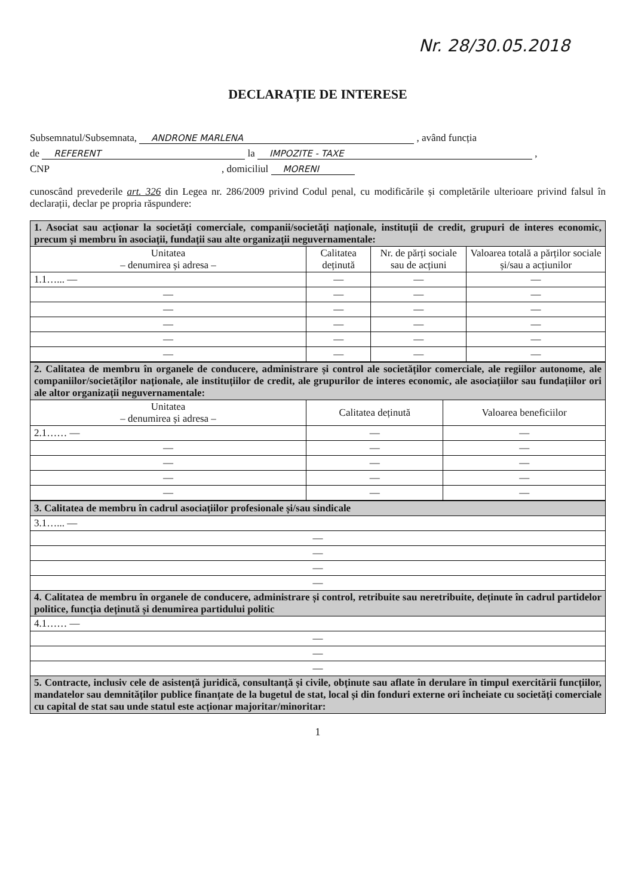Nr. 28/30.05.2018
DECLARAȚIE DE INTERESE
Subsemnatul/Subsemnata, ANDRONE MARLENA , având funcția
de REFERENT la IMPOZITE - TAXE ,
CNP , domiciliul MORENI
cunoscând prevederile art. 326 din Legea nr. 286/2009 privind Codul penal, cu modificările și completările ulterioare privind falsul în declarații, declar pe propria răspundere:
| 1. Asociat sau acționar la societăți comerciale, companii/societăți naționale, instituții de credit, grupuri de interes economic, precum și membru în asociații, fundații sau alte organizații neguvernamentale: | | | |
| Unitatea – denumirea și adresa – | Calitatea deținută | Nr. de părți sociale sau de acțiuni | Valoarea totală a părților sociale și/sau a acțiunilor |
| 1.1…... — | — | — | — |
| — | — | — | — |
| — | — | — | — |
| — | — | — | — |
| — | — | — | — |
| — | — | — | — |
| 2. Calitatea de membru în organele de conducere, administrare și control ale societăților comerciale, ale regiilor autonome, ale companiilor/societăților naționale, ale instituțiilor de credit, ale grupurilor de interes economic, ale asociațiilor sau fundațiilor ori ale altor organizații neguvernamentale: | | |
| Unitatea – denumirea și adresa – | Calitatea deținută | Valoarea beneficiilor |
| 2.1…… — | — | — |
| — | — | — |
| — | — | — |
| — | — | — |
| — | — | — |
| 3. Calitatea de membru în cadrul asociațiilor profesionale și/sau sindicale |
| 3.1…... — |
| — |
| — |
| — |
| — |
| 4. Calitatea de membru în organele de conducere, administrare și control, retribuite sau neretribuite, deținute în cadrul partidelor politice, funcția deținută și denumirea partidului politic |
| 4.1…… — |
| — |
| — |
| — |
| 5. Contracte, inclusiv cele de asistență juridică, consultanță și civile, obținute sau aflate în derulare în timpul exercitării funcțiilor, mandatelor sau demnităților publice finanțate de la bugetul de stat, local și din fonduri externe ori încheiate cu societăți comerciale cu capital de stat sau unde statul este acționar majoritar/minoritar: |
1